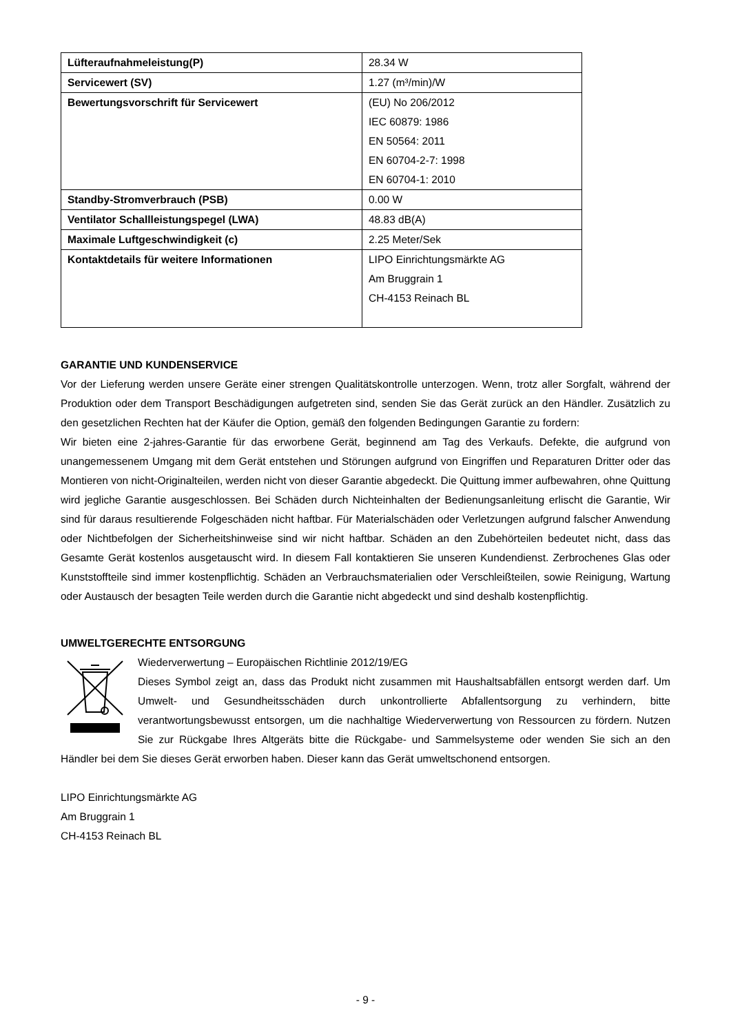| Lüfteraufnahmeleistung(P) | 28.34 W |
| Servicewert (SV) | 1.27 (m³/min)/W |
| Bewertungsvorschrift für Servicewert | (EU) No 206/2012 IEC 60879: 1986 EN 50564: 2011 EN 60704-2-7: 1998 EN 60704-1: 2010 |
| Standby-Stromverbrauch (PSB) | 0.00 W |
| Ventilator Schallleistungspegel (LWA) | 48.83 dB(A) |
| Maximale Luftgeschwindigkeit (c) | 2.25 Meter/Sek |
| Kontaktdetails für weitere Informationen | LIPO Einrichtungsmärkte AG Am Bruggrain 1 CH-4153 Reinach BL |
GARANTIE UND KUNDENSERVICE
Vor der Lieferung werden unsere Geräte einer strengen Qualitätskontrolle unterzogen. Wenn, trotz aller Sorgfalt, während der Produktion oder dem Transport Beschädigungen aufgetreten sind, senden Sie das Gerät zurück an den Händler. Zusätzlich zu den gesetzlichen Rechten hat der Käufer die Option, gemäß den folgenden Bedingungen Garantie zu fordern:
Wir bieten eine 2-jahres-Garantie für das erworbene Gerät, beginnend am Tag des Verkaufs. Defekte, die aufgrund von unangemessenem Umgang mit dem Gerät entstehen und Störungen aufgrund von Eingriffen und Reparaturen Dritter oder das Montieren von nicht-Originalteilen, werden nicht von dieser Garantie abgedeckt. Die Quittung immer aufbewahren, ohne Quittung wird jegliche Garantie ausgeschlossen. Bei Schäden durch Nichteinhalten der Bedienungsanleitung erlischt die Garantie, Wir sind für daraus resultierende Folgeschäden nicht haftbar. Für Materialschäden oder Verletzungen aufgrund falscher Anwendung oder Nichtbefolgen der Sicherheitshinweise sind wir nicht haftbar. Schäden an den Zubehörteilen bedeutet nicht, dass das Gesamte Gerät kostenlos ausgetauscht wird. In diesem Fall kontaktieren Sie unseren Kundendienst. Zerbrochenes Glas oder Kunststoffteile sind immer kostenpflichtig. Schäden an Verbrauchsmaterialien oder Verschleißteilen, sowie Reinigung, Wartung oder Austausch der besagten Teile werden durch die Garantie nicht abgedeckt und sind deshalb kostenpflichtig.
UMWELTGERECHTE ENTSORGUNG
Wiederverwertung – Europäischen Richtlinie 2012/19/EG
Dieses Symbol zeigt an, dass das Produkt nicht zusammen mit Haushaltsabfällen entsorgt werden darf. Um Umwelt- und Gesundheitsschäden durch unkontrollierte Abfallentsorgung zu verhindern, bitte verantwortungsbewusst entsorgen, um die nachhaltige Wiederverwertung von Ressourcen zu fördern. Nutzen Sie zur Rückgabe Ihres Altgeräts bitte die Rückgabe- und Sammelsysteme oder wenden Sie sich an den Händler bei dem Sie dieses Gerät erworben haben. Dieser kann das Gerät umweltschonend entsorgen.
LIPO Einrichtungsmärkte AG
Am Bruggrain 1
CH-4153 Reinach BL
- 9 -